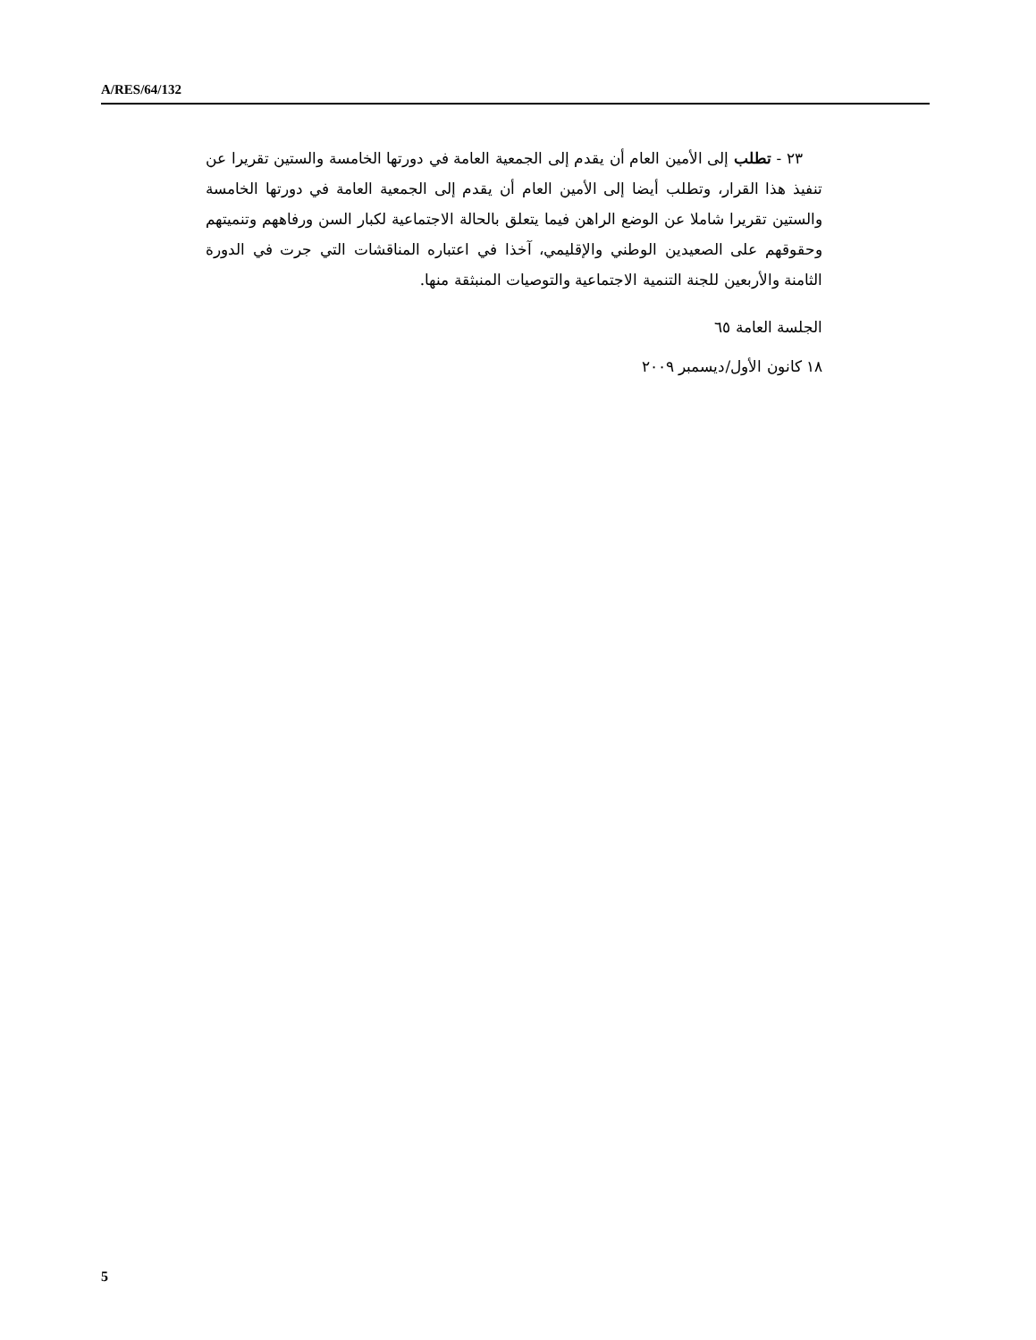A/RES/64/132
٢٣ - تطلب إلى الأمين العام أن يقدم إلى الجمعية العامة في دورتها الخامسة والستين تقريرا عن تنفيذ هذا القرار، وتطلب أيضا إلى الأمين العام أن يقدم إلى الجمعية العامة في دورتها الخامسة والستين تقريرا شاملا عن الوضع الراهن فيما يتعلق بالحالة الاجتماعية لكبار السن ورفاههم وتنميتهم وحقوقهم على الصعيدين الوطني والإقليمي، آخذا في اعتباره المناقشات التي جرت في الدورة الثامنة والأربعين للجنة التنمية الاجتماعية والتوصيات المنبثقة منها.
الجلسة العامة ٦٥
١٨ كانون الأول/ديسمبر ٢٠٠٩
5